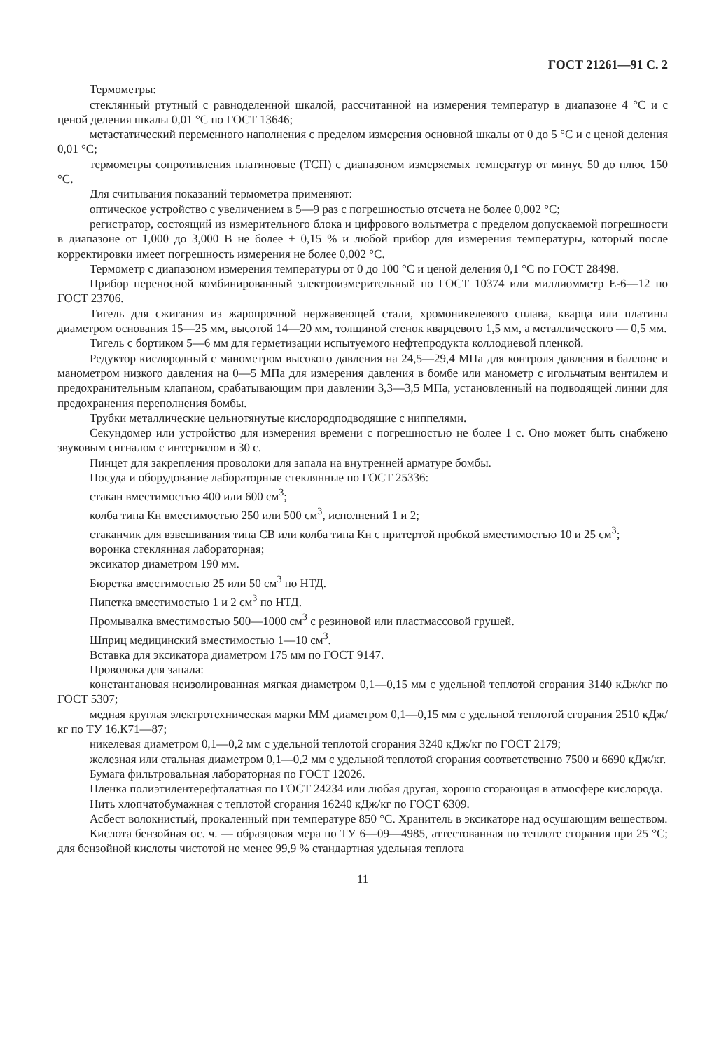ГОСТ 21261—91 С. 2
Термометры:
стеклянный ртутный с равноделенной шкалой, рассчитанной на измерения температур в диапазоне 4 °С и с ценой деления шкалы 0,01 °С по ГОСТ 13646;
метастатический переменного наполнения с пределом измерения основной шкалы от 0 до 5 °С и с ценой деления 0,01 °С;
термометры сопротивления платиновые (ТСП) с диапазоном измеряемых температур от минус 50 до плюс 150 °С.
Для считывания показаний термометра применяют:
оптическое устройство с увеличением в 5—9 раз с погрешностью отсчета не более 0,002 °С;
регистратор, состоящий из измерительного блока и цифрового вольтметра с пределом допускаемой погрешности в диапазоне от 1,000 до 3,000 В не более ± 0,15 % и любой прибор для измерения температуры, который после корректировки имеет погрешность измерения не более 0,002 °С.
Термометр с диапазоном измерения температуры от 0 до 100 °С и ценой деления 0,1 °С по ГОСТ 28498.
Прибор переносной комбинированный электроизмерительный по ГОСТ 10374 или миллиомметр Е-6—12 по ГОСТ 23706.
Тигель для сжигания из жаропрочной нержавеющей стали, хромоникелевого сплава, кварца или платины диаметром основания 15—25 мм, высотой 14—20 мм, толщиной стенок кварцевого 1,5 мм, а металлического — 0,5 мм.
Тигель с бортиком 5—6 мм для герметизации испытуемого нефтепродукта коллодиевой пленкой.
Редуктор кислородный с манометром высокого давления на 24,5—29,4 МПа для контроля давления в баллоне и манометром низкого давления на 0—5 МПа для измерения давления в бомбе или манометр с игольчатым вентилем и предохранительным клапаном, срабатывающим при давлении 3,3—3,5 МПа, установленный на подводящей линии для предохранения переполнения бомбы.
Трубки металлические цельнотянутые кислородподводящие с ниппелями.
Секундомер или устройство для измерения времени с погрешностью не более 1 с. Оно может быть снабжено звуковым сигналом с интервалом в 30 с.
Пинцет для закрепления проволоки для запала на внутренней арматуре бомбы.
Посуда и оборудование лабораторные стеклянные по ГОСТ 25336:
стакан вместимостью 400 или 600 см<sup>3</sup>;
колба типа Кн вместимостью 250 или 500 см<sup>3</sup>, исполнений 1 и 2;
стаканчик для взвешивания типа СВ или колба типа Кн с притертой пробкой вместимостью 10 и 25 см<sup>3</sup>;
воронка стеклянная лабораторная;
эксикатор диаметром 190 мм.
Бюретка вместимостью 25 или 50 см<sup>3</sup> по НТД.
Пипетка вместимостью 1 и 2 см<sup>3</sup> по НТД.
Промывалка вместимостью 500—1000 см<sup>3</sup> с резиновой или пластмассовой грушей.
Шприц медицинский вместимостью 1—10 см<sup>3</sup>.
Вставка для эксикатора диаметром 175 мм по ГОСТ 9147.
Проволока для запала:
константановая неизолированная мягкая диаметром 0,1—0,15 мм с удельной теплотой сгорания 3140 кДж/кг по ГОСТ 5307;
медная круглая электротехническая марки ММ диаметром 0,1—0,15 мм с удельной теплотой сгорания 2510 кДж/кг по ТУ 16.К71—87;
никелевая диаметром 0,1—0,2 мм с удельной теплотой сгорания 3240 кДж/кг по ГОСТ 2179;
железная или стальная диаметром 0,1—0,2 мм с удельной теплотой сгорания соответственно 7500 и 6690 кДж/кг.
Бумага фильтровальная лабораторная по ГОСТ 12026.
Пленка полиэтилентерефталатная по ГОСТ 24234 или любая другая, хорошо сгорающая в атмосфере кислорода.
Нить хлопчатобумажная с теплотой сгорания 16240 кДж/кг по ГОСТ 6309.
Асбест волокнистый, прокаленный при температуре 850 °С. Хранитель в эксикаторе над осушающим веществом.
Кислота бензойная ос. ч. — образцовая мера по ТУ 6—09—4985, аттестованная по теплоте сгорания при 25 °С; для бензойной кислоты чистотой не менее 99,9 % стандартная удельная теплота
11